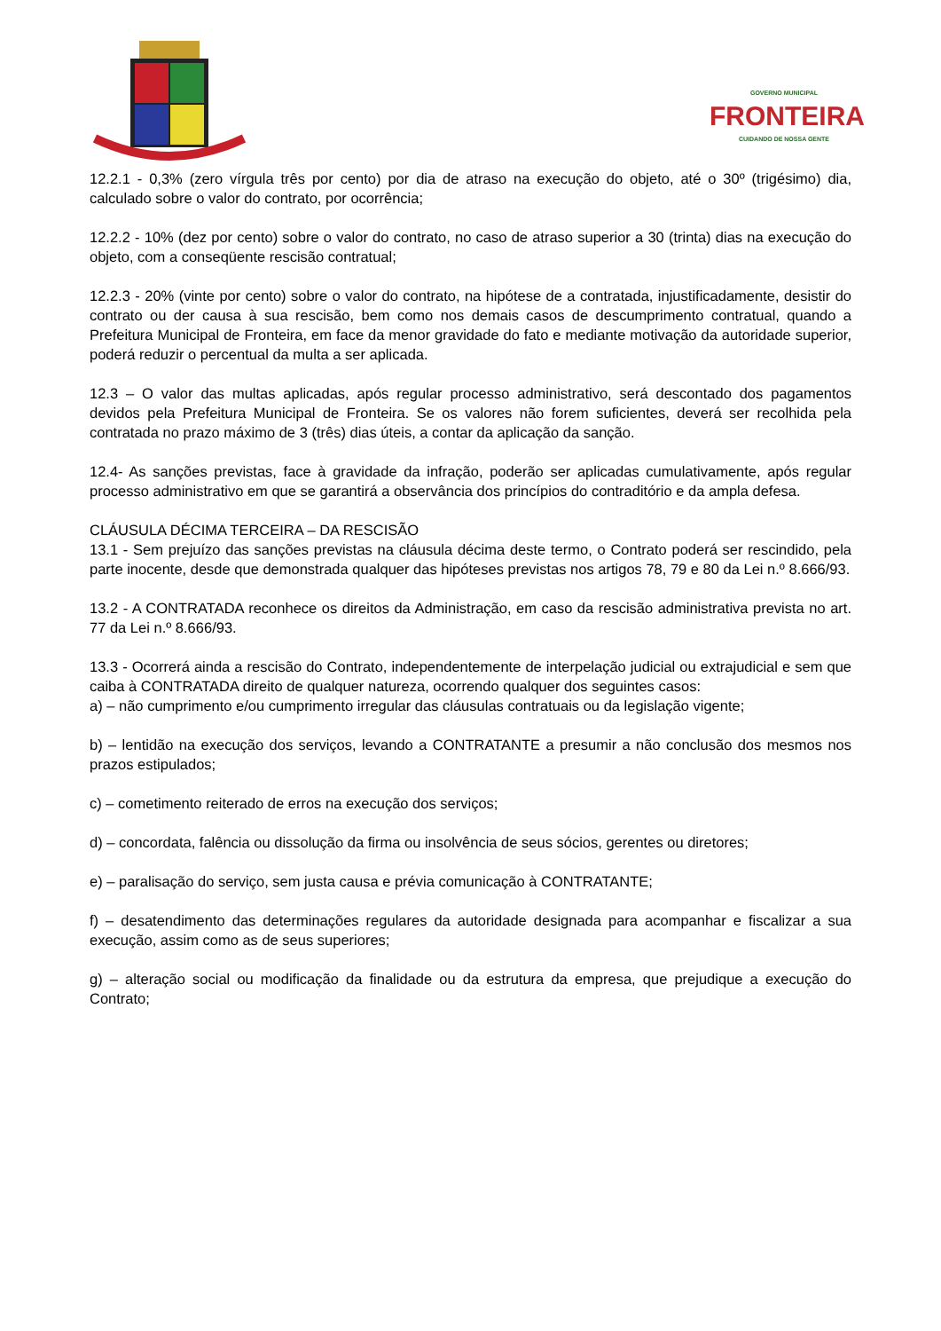GOVERNO MUNICIPAL
FRONTEIRA
CUIDANDO DE NOSSA GENTE
12.2.1 - 0,3% (zero vírgula três por cento) por dia de atraso na execução do objeto, até o 30º (trigésimo) dia, calculado sobre o valor do contrato, por ocorrência;
12.2.2 - 10% (dez por cento) sobre o valor do contrato, no caso de atraso superior a 30 (trinta) dias na execução do objeto, com a conseqüente rescisão contratual;
12.2.3 - 20% (vinte por cento) sobre o valor do contrato, na hipótese de a contratada, injustificadamente, desistir do contrato ou der causa à sua rescisão, bem como nos demais casos de descumprimento contratual, quando a Prefeitura Municipal de Fronteira, em face da menor gravidade do fato e mediante motivação da autoridade superior, poderá reduzir o percentual da multa a ser aplicada.
12.3 – O valor das multas aplicadas, após regular processo administrativo, será descontado dos pagamentos devidos pela Prefeitura Municipal de Fronteira. Se os valores não forem suficientes, deverá ser recolhida pela contratada no prazo máximo de 3 (três) dias úteis, a contar da aplicação da sanção.
12.4- As sanções previstas, face à gravidade da infração, poderão ser aplicadas cumulativamente, após regular processo administrativo em que se garantirá a observância dos princípios do contraditório e da ampla defesa.
CLÁUSULA DÉCIMA TERCEIRA – DA RESCISÃO
13.1 - Sem prejuízo das sanções previstas na cláusula décima deste termo, o Contrato poderá ser rescindido, pela parte inocente, desde que demonstrada qualquer das hipóteses previstas nos artigos 78, 79 e 80 da Lei n.º 8.666/93.
13.2 - A CONTRATADA reconhece os direitos da Administração, em caso da rescisão administrativa prevista no art. 77 da Lei n.º 8.666/93.
13.3 - Ocorrerá ainda a rescisão do Contrato, independentemente de interpelação judicial ou extrajudicial e sem que caiba à CONTRATADA direito de qualquer natureza, ocorrendo qualquer dos seguintes casos:
a) – não cumprimento e/ou cumprimento irregular das cláusulas contratuais ou da legislação vigente;
b) – lentidão na execução dos serviços, levando a CONTRATANTE a presumir a não conclusão dos mesmos nos prazos estipulados;
c) – cometimento reiterado de erros na execução dos serviços;
d) – concordata, falência ou dissolução da firma ou insolvência de seus sócios, gerentes ou diretores;
e) – paralisação do serviço, sem justa causa e prévia comunicação à CONTRATANTE;
f) – desatendimento das determinações regulares da autoridade designada para acompanhar e fiscalizar a sua execução, assim como as de seus superiores;
g) – alteração social ou modificação da finalidade ou da estrutura da empresa, que prejudique a execução do Contrato;